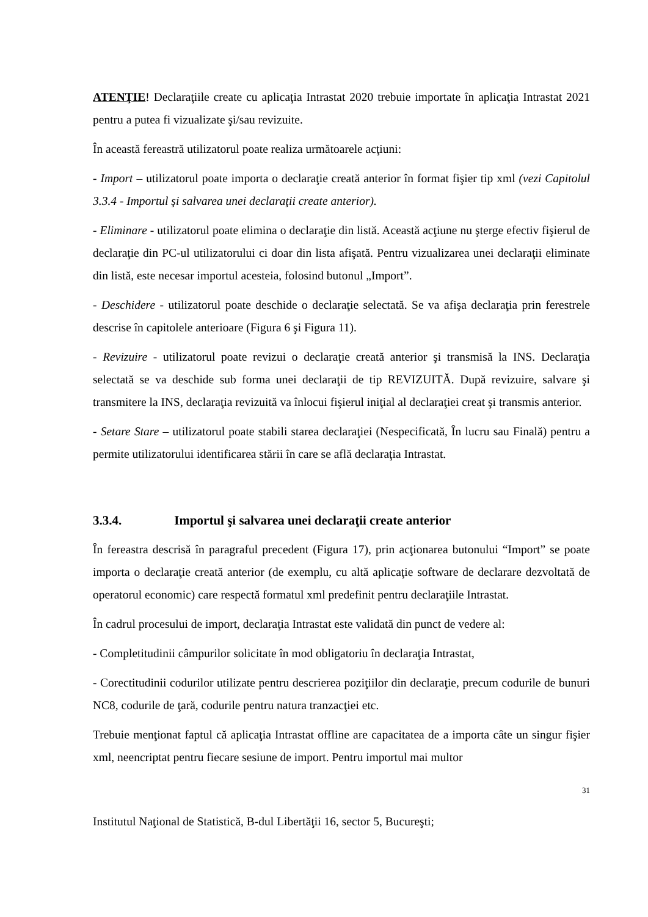ATENŢIE! Declaraţiile create cu aplicaţia Intrastat 2020 trebuie importate în aplicaţia Intrastat 2021 pentru a putea fi vizualizate şi/sau revizuite.
În această fereastră utilizatorul poate realiza următoarele acţiuni:
- Import – utilizatorul poate importa o declaraţie creată anterior în format fişier tip xml (vezi Capitolul 3.3.4 - Importul şi salvarea unei declaraţii create anterior).
- Eliminare - utilizatorul poate elimina o declaraţie din listă. Această acţiune nu şterge efectiv fişierul de declaraţie din PC-ul utilizatorului ci doar din lista afişată. Pentru vizualizarea unei declaraţii eliminate din listă, este necesar importul acesteia, folosind butonul „Import”.
- Deschidere - utilizatorul poate deschide o declaraţie selectată. Se va afişa declaraţia prin ferestrele descrise în capitolele anterioare (Figura 6 şi Figura 11).
- Revizuire - utilizatorul poate revizui o declaraţie creată anterior şi transmisă la INS. Declaraţia selectată se va deschide sub forma unei declaraţii de tip REVIZUITĂ. După revizuire, salvare şi transmitere la INS, declaraţia revizuită va înlocui fişierul iniţial al declaraţiei creat şi transmis anterior.
- Setare Stare – utilizatorul poate stabili starea declaraţiei (Nespecificată, În lucru sau Finală) pentru a permite utilizatorului identificarea stării în care se află declaraţia Intrastat.
3.3.4. Importul şi salvarea unei declaraţii create anterior
În fereastra descrisă în paragraful precedent (Figura 17), prin acţionarea butonului “Import” se poate importa o declaraţie creată anterior (de exemplu, cu altă aplicaţie software de declarare dezvoltată de operatorul economic) care respectă formatul xml predefinit pentru declaraţiile Intrastat.
În cadrul procesului de import, declaraţia Intrastat este validată din punct de vedere al:
- Completitudinii câmpurilor solicitate în mod obligatoriu în declaraţia Intrastat,
- Corectitudinii codurilor utilizate pentru descrierea poziţiilor din declaraţie, precum codurile de bunuri NC8, codurile de ţară, codurile pentru natura tranzacţiei etc.
Trebuie menţionat faptul că aplicaţia Intrastat offline are capacitatea de a importa câte un singur fişier xml, neencriptat pentru fiecare sesiune de import. Pentru importul mai multor
31
Institutul Naţional de Statistică, B-dul Libertăţii 16, sector 5, Bucureşti;